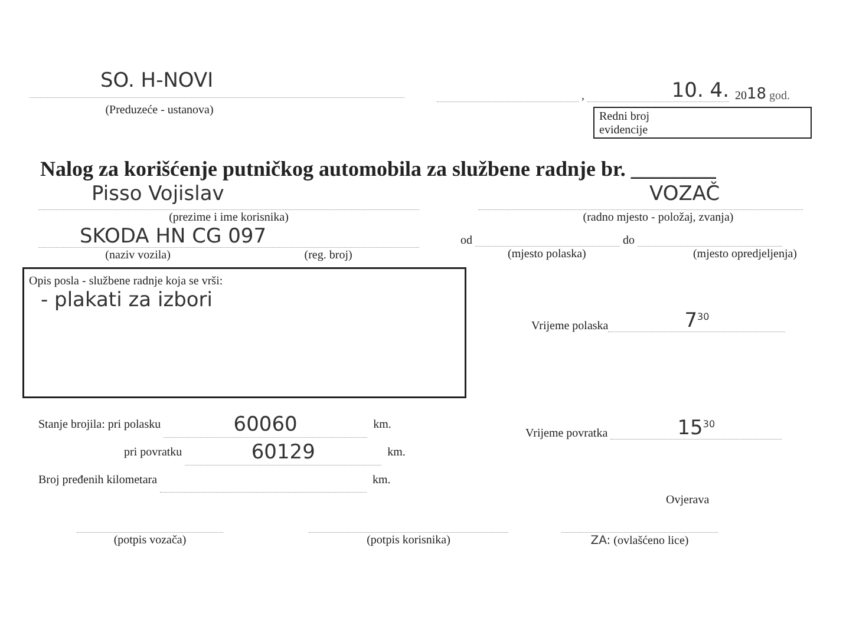SO. H-NOVI
(Preduzeće - ustanova)
, 10. 4. 20 18 god.
Redni broj
evidencije
Nalog za korišćenje putničkog automobila za službene radnje br. ________
Pisso Vojislav
(prezime i ime korisnika)
SKODA HN CG 097
(naziv vozila) (reg. broj)
VOZAČ
(radno mjesto - položaj, zvanja)
od do
(mjesto polaska) (mjesto opredjeljenja)
Opis posla - službene radnje koja se vrši:
- plakati za izbori
Vrijeme polaska 7<sup>30</sup>
Stanje brojila: pri polasku 60060 km.
pri povratku 60129 km.
Broj pređenih kilometara km.
Vrijeme povratka 15<sup>30</sup>
Ovjerava
(potpis vozača) (potpis korisnika) ZA: (ovlašćeno lice)